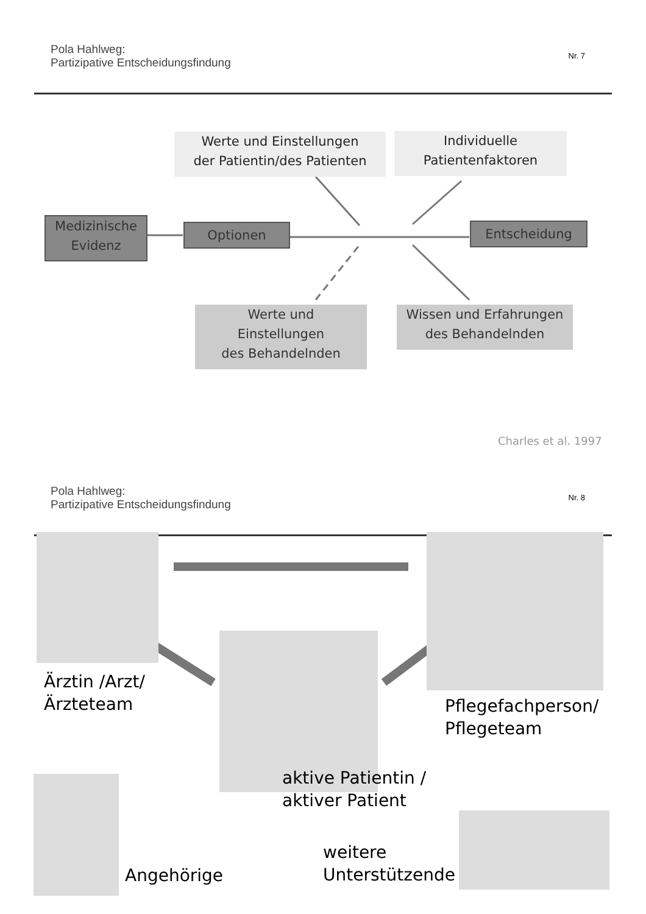Pola Hahlweg:
Partizipative Entscheidungsfindung
Nr. 7
Werte und Einstellungen
der Patientin/des Patienten
Individuelle
Patientenfaktoren
Medizinische
Evidenz
Optionen Entscheidung
Werte und
Einstellungen
des Behandelnden
Wissen und Erfahrungen
des Behandelnden
Charles et al. 1997
Pola Hahlweg:
Partizipative Entscheidungsfindung
Nr. 8
Ärztin /Arzt/
Ärzteteam
Pflegefachperson/
Pflegeteam
aktive Patientin /
aktiver Patient
Angehörige
weitere
Unterstützende